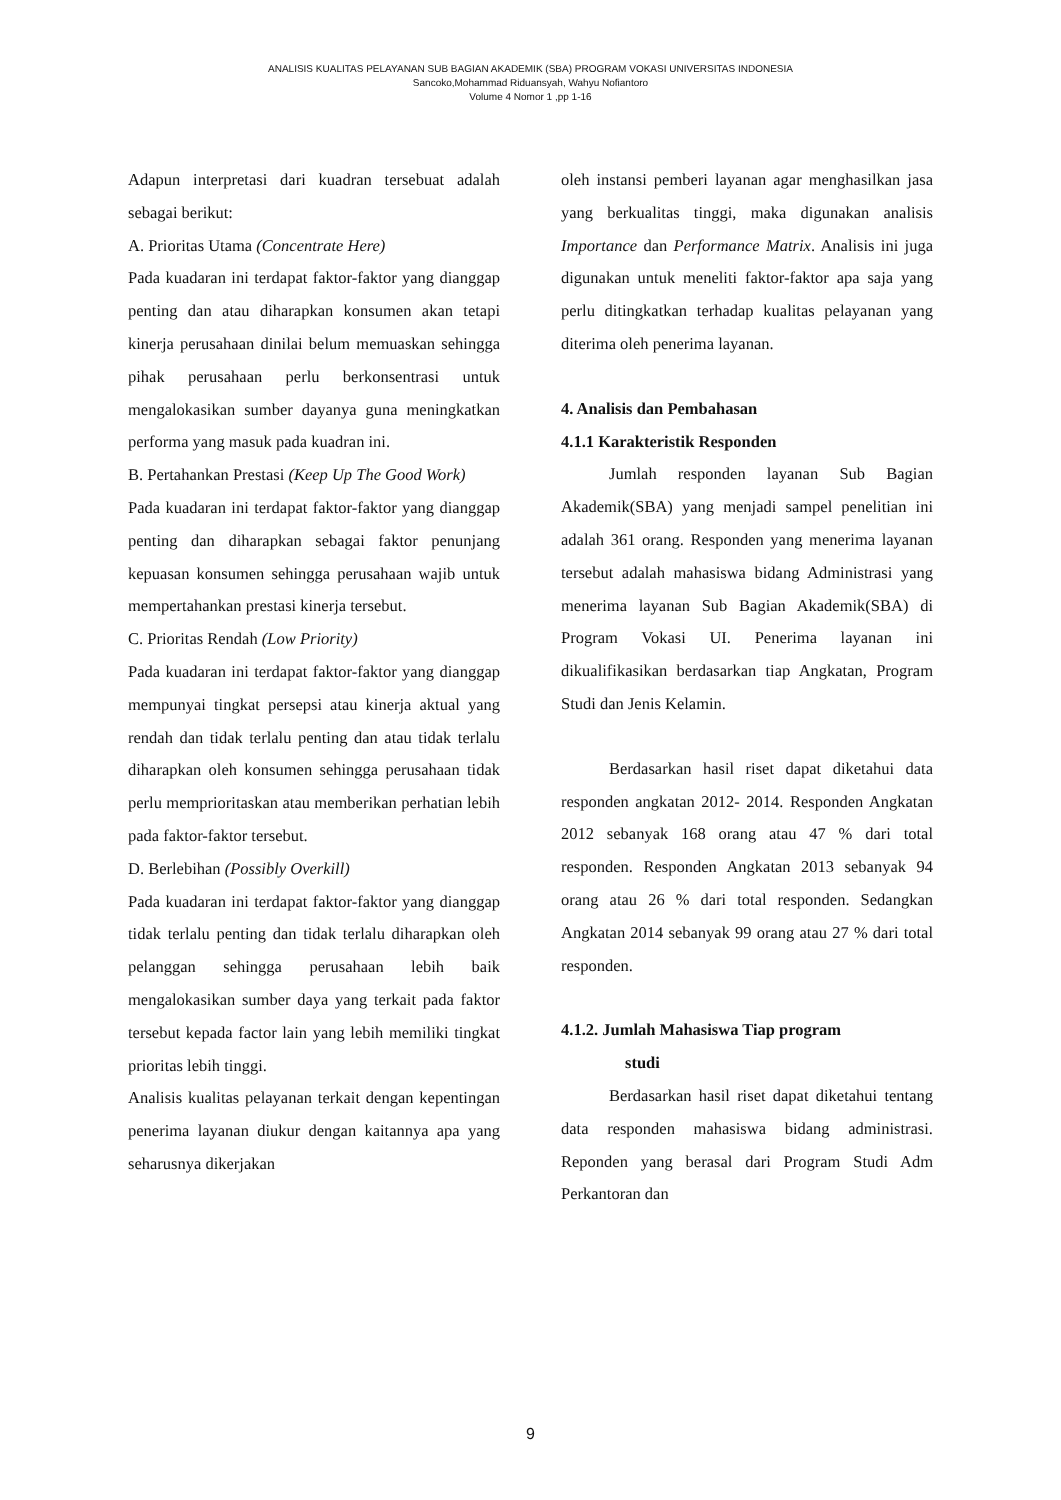ANALISIS KUALITAS PELAYANAN SUB BAGIAN AKADEMIK (SBA) PROGRAM VOKASI UNIVERSITAS INDONESIA
Sancoko,Mohammad Riduansyah, Wahyu Nofiantoro
Volume 4 Nomor 1 ,pp 1-16
Adapun interpretasi dari kuadran tersebuat adalah sebagai berikut:
A. Prioritas Utama (Concentrate Here)
Pada kuadaran ini terdapat faktor-faktor yang dianggap penting dan atau diharapkan konsumen akan tetapi kinerja perusahaan dinilai belum memuaskan sehingga pihak perusahaan perlu berkonsentrasi untuk mengalokasikan sumber dayanya guna meningkatkan performa yang masuk pada kuadran ini.
B. Pertahankan Prestasi (Keep Up The Good Work)
Pada kuadaran ini terdapat faktor-faktor yang dianggap penting dan diharapkan sebagai faktor penunjang kepuasan konsumen sehingga perusahaan wajib untuk mempertahankan prestasi kinerja tersebut.
C. Prioritas Rendah (Low Priority)
Pada kuadaran ini terdapat faktor-faktor yang dianggap mempunyai tingkat persepsi atau kinerja aktual yang rendah dan tidak terlalu penting dan atau tidak terlalu diharapkan oleh konsumen sehingga perusahaan tidak perlu memprioritaskan atau memberikan perhatian lebih pada faktor-faktor tersebut.
D. Berlebihan (Possibly Overkill)
Pada kuadaran ini terdapat faktor-faktor yang dianggap tidak terlalu penting dan tidak terlalu diharapkan oleh pelanggan sehingga perusahaan lebih baik mengalokasikan sumber daya yang terkait pada faktor tersebut kepada factor lain yang lebih memiliki tingkat prioritas lebih tinggi.
Analisis kualitas pelayanan terkait dengan kepentingan penerima layanan diukur dengan kaitannya apa yang seharusnya dikerjakan
oleh instansi pemberi layanan agar menghasilkan jasa yang berkualitas tinggi, maka digunakan analisis Importance dan Performance Matrix. Analisis ini juga digunakan untuk meneliti faktor-faktor apa saja yang perlu ditingkatkan terhadap kualitas pelayanan yang diterima oleh penerima layanan.
4. Analisis dan Pembahasan
4.1.1 Karakteristik Responden
Jumlah responden layanan Sub Bagian Akademik(SBA) yang menjadi sampel penelitian ini adalah 361 orang. Responden yang menerima layanan tersebut adalah mahasiswa bidang Administrasi yang menerima layanan Sub Bagian Akademik(SBA) di Program Vokasi UI. Penerima layanan ini dikualifikasikan berdasarkan tiap Angkatan, Program Studi dan Jenis Kelamin.
Berdasarkan hasil riset dapat diketahui data responden angkatan 2012- 2014. Responden Angkatan 2012 sebanyak 168 orang atau 47 % dari total responden. Responden Angkatan 2013 sebanyak 94 orang atau 26 % dari total responden. Sedangkan Angkatan 2014 sebanyak 99 orang atau 27 % dari total responden.
4.1.2. Jumlah Mahasiswa Tiap program
studi
Berdasarkan hasil riset dapat diketahui tentang data responden mahasiswa bidang administrasi. Reponden yang berasal dari Program Studi Adm Perkantoran dan
9